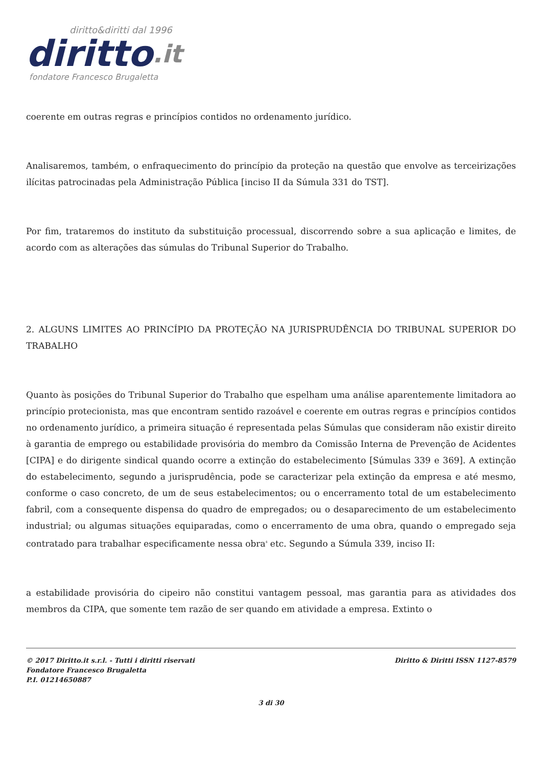diritto&diritti dal 1996
diritto.it
fondatore Francesco Brugaletta
coerente em outras regras e princípios contidos no ordenamento jurídico.
Analisaremos, também, o enfraquecimento do princípio da proteção na questão que envolve as terceirizações ilícitas patrocinadas pela Administração Pública [inciso II da Súmula 331 do TST].
Por fim, trataremos do instituto da substituição processual, discorrendo sobre a sua aplicação e limites, de acordo com as alterações das súmulas do Tribunal Superior do Trabalho.
2. ALGUNS LIMITES AO PRINCÍPIO DA PROTEÇÃO NA JURISPRUDÊNCIA DO TRIBUNAL SUPERIOR DO TRABALHO
Quanto às posições do Tribunal Superior do Trabalho que espelham uma análise aparentemente limitadora ao princípio protecionista, mas que encontram sentido razoável e coerente em outras regras e princípios contidos no ordenamento jurídico, a primeira situação é representada pelas Súmulas que consideram não existir direito à garantia de emprego ou estabilidade provisória do membro da Comissão Interna de Prevenção de Acidentes [CIPA] e do dirigente sindical quando ocorre a extinção do estabelecimento [Súmulas 339 e 369]. A extinção do estabelecimento, segundo a jurisprudência, pode se caracterizar pela extinção da empresa e até mesmo, conforme o caso concreto, de um de seus estabelecimentos; ou o encerramento total de um estabelecimento fabril, com a consequente dispensa do quadro de empregados; ou o desaparecimento de um estabelecimento industrial; ou algumas situações equiparadas, como o encerramento de uma obra, quando o empregado seja contratado para trabalhar especificamente nessa obra<sup>4</sup> etc. Segundo a Súmula 339, inciso II:
a estabilidade provisória do cipeiro não constitui vantagem pessoal, mas garantia para as atividades dos membros da CIPA, que somente tem razão de ser quando em atividade a empresa. Extinto o
© 2017 Diritto.it s.r.l. - Tutti i diritti riservati
Fondatore Francesco Brugaletta
P.I. 01214650887
Diritto & Diritti ISSN 1127-8579
3 di 30